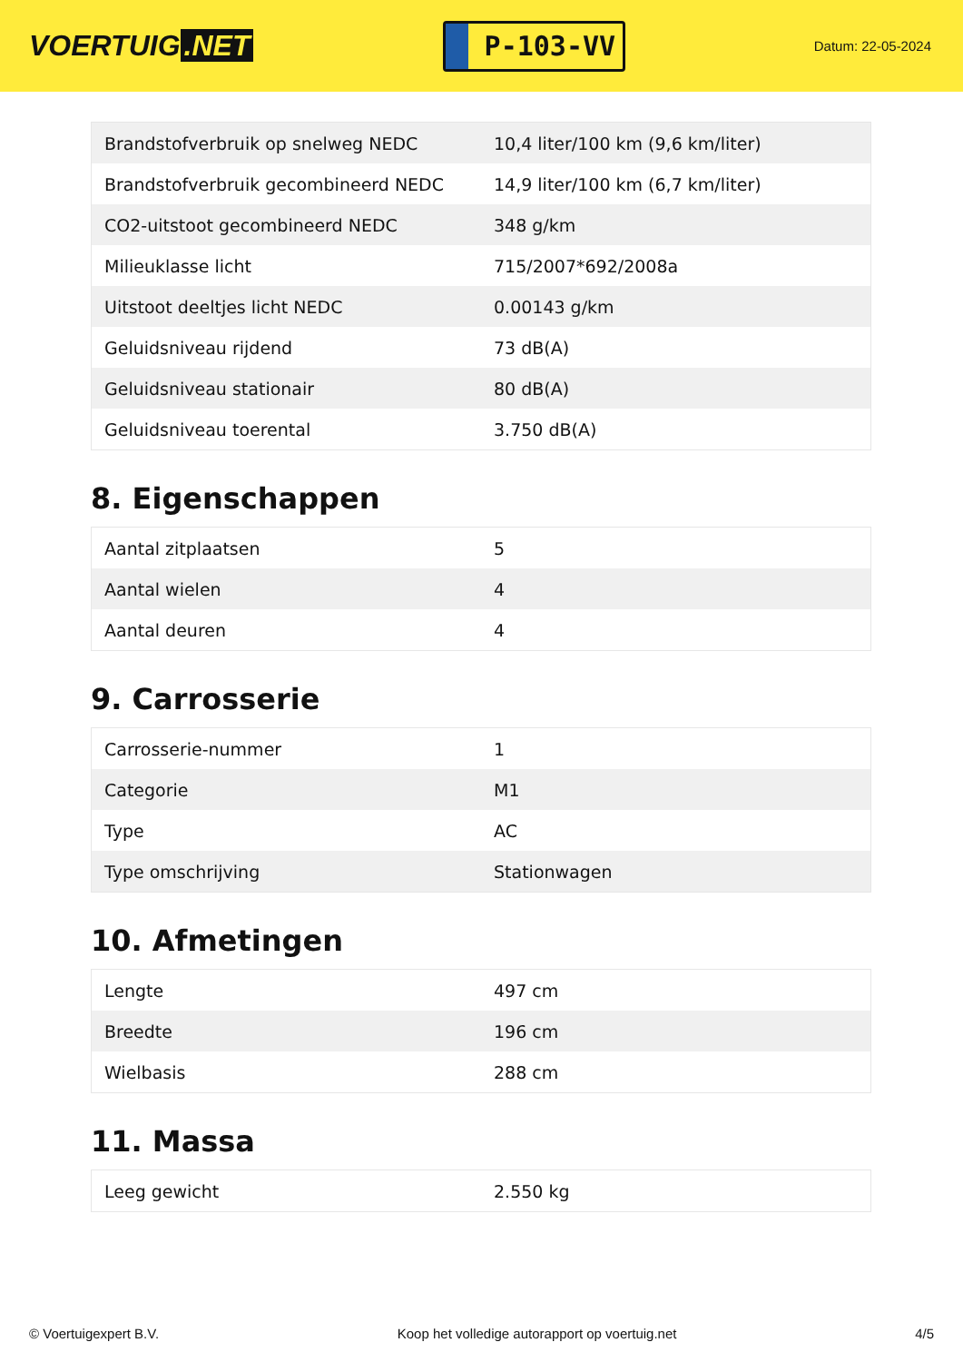VOERTUIG.NET
P-103-VV
Datum: 22-05-2024
| Brandstofverbruik op snelweg NEDC | 10,4 liter/100 km (9,6 km/liter) |
| Brandstofverbruik gecombineerd NEDC | 14,9 liter/100 km (6,7 km/liter) |
| CO2-uitstoot gecombineerd NEDC | 348 g/km |
| Milieuklasse licht | 715/2007*692/2008a |
| Uitstoot deeltjes licht NEDC | 0.00143 g/km |
| Geluidsniveau rijdend | 73 dB(A) |
| Geluidsniveau stationair | 80 dB(A) |
| Geluidsniveau toerental | 3.750 dB(A) |
8. Eigenschappen
| Aantal zitplaatsen | 5 |
| Aantal wielen | 4 |
| Aantal deuren | 4 |
9. Carrosserie
| Carrosserie-nummer | 1 |
| Categorie | M1 |
| Type | AC |
| Type omschrijving | Stationwagen |
10. Afmetingen
| Lengte | 497 cm |
| Breedte | 196 cm |
| Wielbasis | 288 cm |
11. Massa
| Leeg gewicht | 2.550 kg |
© Voertuigexpert B.V. Koop het volledige autorapport op voertuig.net 4/5